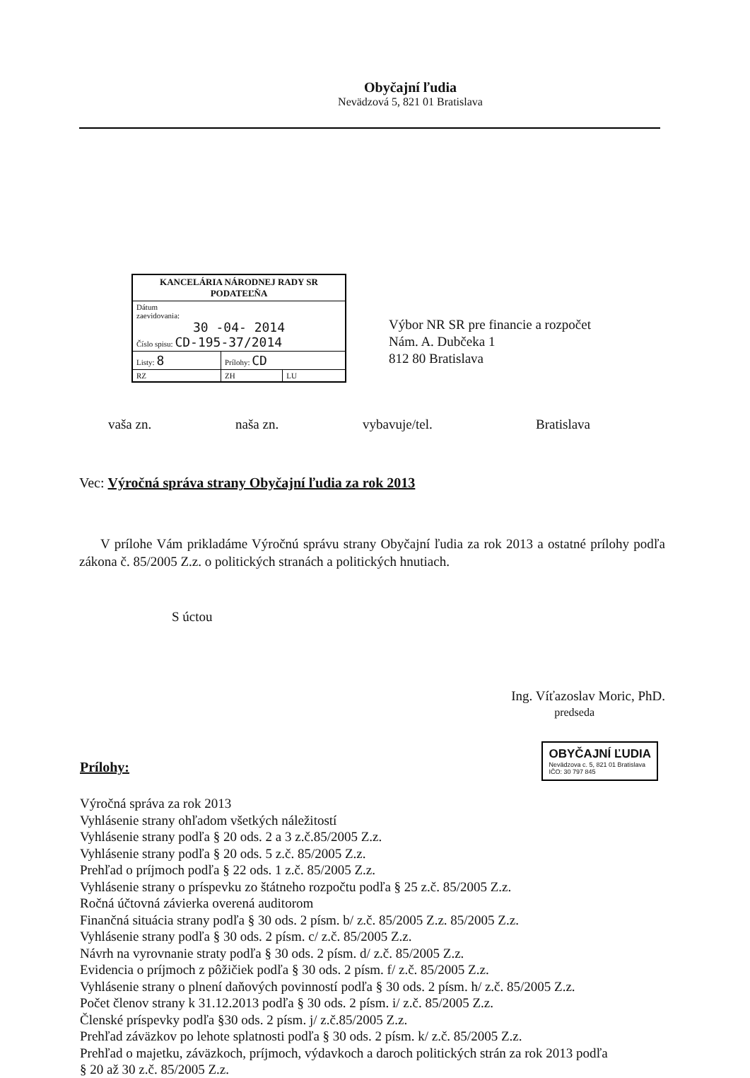Obyčajní ľudia
Nevädzová 5, 821 01 Bratislava
| KANCELÁRIA NÁRODNEJ RADY SR PODATEĽŇA | | |
| Dátum zaevidovania: 30 -04- 2014 Číslo spisu: CD-195-37/2014 | | |
| Listy: 8 | Prílohy: CD | |
| RZ | ZH | LU |
Výbor NR SR pre financie a rozpočet
Nám. A. Dubčeka 1
812 80 Bratislava
vaša zn. naša zn. vybavuje/tel. Bratislava
Vec: Výročná správa strany Obyčajní ľudia za rok 2013
V prílohe Vám prikladáme Výročnú správu strany Obyčajní ľudia za rok 2013 a ostatné prílohy podľa zákona č. 85/2005 Z.z. o politických stranách a politických hnutiach.
S úctou
Ing. Víťazoslav Moric, PhD.
predseda
OBYČAJNÍ ĽUDIA
Nevädzova c. 5, 821 01 Bratislava
IČO: 30 797 845
Prílohy:
Výročná správa za rok 2013
Vyhlásenie strany ohľadom všetkých náležitostí
Vyhlásenie strany podľa § 20 ods. 2 a 3 z.č.85/2005 Z.z.
Vyhlásenie strany podľa § 20 ods. 5 z.č. 85/2005 Z.z.
Prehľad o príjmoch podľa § 22 ods. 1 z.č. 85/2005 Z.z.
Vyhlásenie strany o príspevku zo štátneho rozpočtu podľa § 25 z.č. 85/2005 Z.z.
Ročná účtovná závierka overená auditorom
Finančná situácia strany podľa § 30 ods. 2 písm. b/ z.č. 85/2005 Z.z. 85/2005 Z.z.
Vyhlásenie strany podľa § 30 ods. 2 písm. c/ z.č. 85/2005 Z.z.
Návrh na vyrovnanie straty podľa § 30 ods. 2 písm. d/ z.č. 85/2005 Z.z.
Evidencia o príjmoch z pôžičiek podľa § 30 ods. 2 písm. f/ z.č. 85/2005 Z.z.
Vyhlásenie strany o plnení daňových povinností podľa § 30 ods. 2 písm. h/ z.č. 85/2005 Z.z.
Počet členov strany k 31.12.2013 podľa § 30 ods. 2 písm. i/ z.č. 85/2005 Z.z.
Členské príspevky podľa §30 ods. 2 písm. j/ z.č.85/2005 Z.z.
Prehľad záväzkov po lehote splatnosti podľa § 30 ods. 2 písm. k/ z.č. 85/2005 Z.z.
Prehľad o majetku, záväzkoch, príjmoch, výdavkoch a daroch politických strán za rok 2013 podľa
§ 20 až 30 z.č. 85/2005 Z.z.